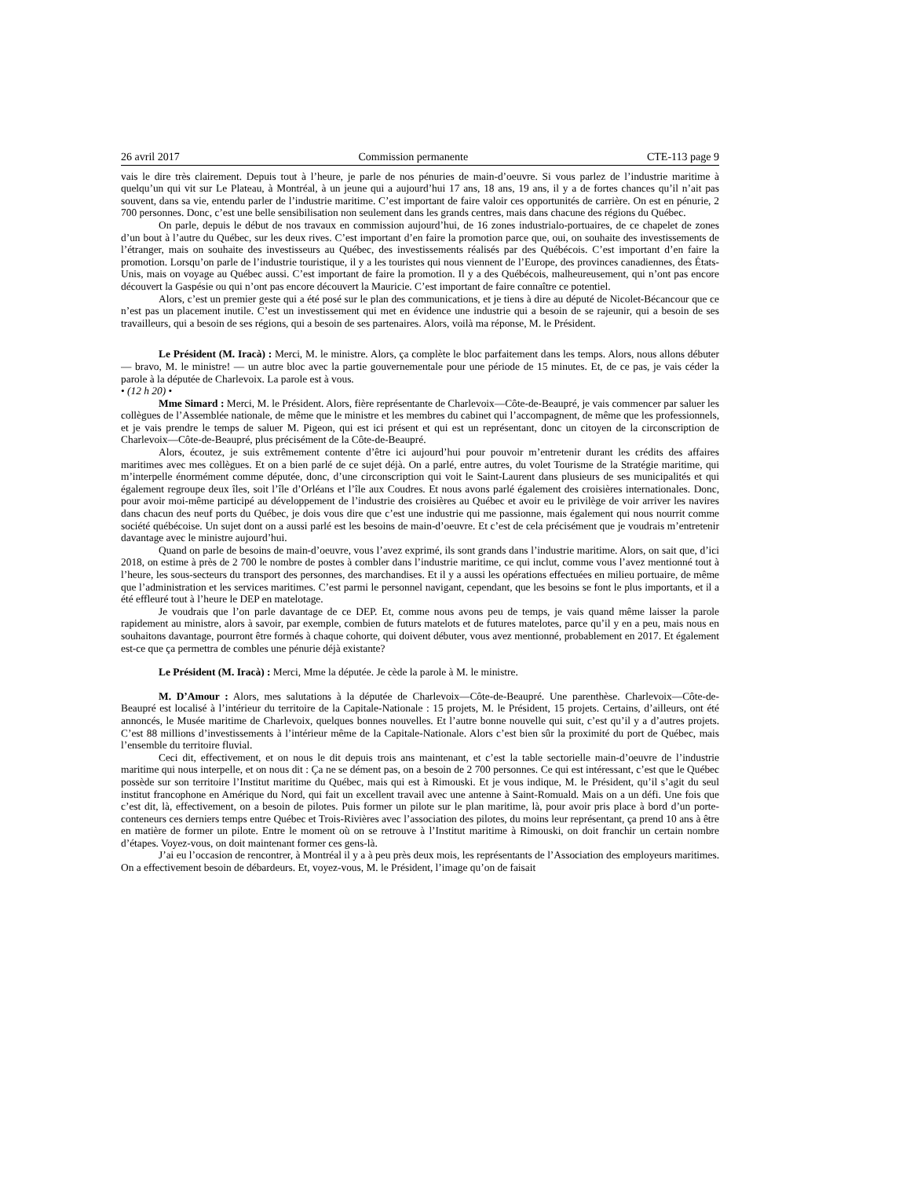26 avril 2017 Commission permanente CTE-113 page 9
vais le dire très clairement. Depuis tout à l’heure, je parle de nos pénuries de main-d’oeuvre. Si vous parlez de l’industrie maritime à quelqu’un qui vit sur Le Plateau, à Montréal, à un jeune qui a aujourd’hui 17 ans, 18 ans, 19 ans, il y a de fortes chances qu’il n’ait pas souvent, dans sa vie, entendu parler de l’industrie maritime. C’est important de faire valoir ces opportunités de carrière. On est en pénurie, 2 700 personnes. Donc, c’est une belle sensibilisation non seulement dans les grands centres, mais dans chacune des régions du Québec.
On parle, depuis le début de nos travaux en commission aujourd’hui, de 16 zones industrialo-portuaires, de ce chapelet de zones d’un bout à l’autre du Québec, sur les deux rives. C’est important d’en faire la promotion parce que, oui, on souhaite des investissements de l’étranger, mais on souhaite des investisseurs au Québec, des investissements réalisés par des Québécois. C’est important d’en faire la promotion. Lorsqu’on parle de l’industrie touristique, il y a les touristes qui nous viennent de l’Europe, des provinces canadiennes, des États-Unis, mais on voyage au Québec aussi. C’est important de faire la promotion. Il y a des Québécois, malheureusement, qui n’ont pas encore découvert la Gaspésie ou qui n’ont pas encore découvert la Mauricie. C’est important de faire connaître ce potentiel.
Alors, c’est un premier geste qui a été posé sur le plan des communications, et je tiens à dire au député de Nicolet-Bécancour que ce n’est pas un placement inutile. C’est un investissement qui met en évidence une industrie qui a besoin de se rajeunir, qui a besoin de ses travailleurs, qui a besoin de ses régions, qui a besoin de ses partenaires. Alors, voilà ma réponse, M. le Président.
Le Président (M. Iracà) : Merci, M. le ministre. Alors, ça complète le bloc parfaitement dans les temps. Alors, nous allons débuter — bravo, M. le ministre! — un autre bloc avec la partie gouvernementale pour une période de 15 minutes. Et, de ce pas, je vais céder la parole à la députée de Charlevoix. La parole est à vous.
• (12 h 20) •
Mme Simard : Merci, M. le Président. Alors, fière représentante de Charlevoix—Côte-de-Beaupré, je vais commencer par saluer les collègues de l’Assemblée nationale, de même que le ministre et les membres du cabinet qui l’accompagnent, de même que les professionnels, et je vais prendre le temps de saluer M. Pigeon, qui est ici présent et qui est un représentant, donc un citoyen de la circonscription de Charlevoix—Côte-de-Beaupré, plus précisément de la Côte-de-Beaupré.
Alors, écoutez, je suis extrêmement contente d’être ici aujourd’hui pour pouvoir m’entretenir durant les crédits des affaires maritimes avec mes collègues. Et on a bien parlé de ce sujet déjà. On a parlé, entre autres, du volet Tourisme de la Stratégie maritime, qui m’interpelle énormément comme députée, donc, d’une circonscription qui voit le Saint-Laurent dans plusieurs de ses municipalités et qui également regroupe deux îles, soit l’île d’Orléans et l’île aux Coudres. Et nous avons parlé également des croisières internationales. Donc, pour avoir moi-même participé au développement de l’industrie des croisières au Québec et avoir eu le privilège de voir arriver les navires dans chacun des neuf ports du Québec, je dois vous dire que c’est une industrie qui me passionne, mais également qui nous nourrit comme société québécoise. Un sujet dont on a aussi parlé est les besoins de main-d’oeuvre. Et c’est de cela précisément que je voudrais m’entretenir davantage avec le ministre aujourd’hui.
Quand on parle de besoins de main-d’oeuvre, vous l’avez exprimé, ils sont grands dans l’industrie maritime. Alors, on sait que, d’ici 2018, on estime à près de 2 700 le nombre de postes à combler dans l’industrie maritime, ce qui inclut, comme vous l’avez mentionné tout à l’heure, les sous-secteurs du transport des personnes, des marchandises. Et il y a aussi les opérations effectuées en milieu portuaire, de même que l’administration et les services maritimes. C’est parmi le personnel navigant, cependant, que les besoins se font le plus importants, et il a été effleuré tout à l’heure le DEP en matelotage.
Je voudrais que l’on parle davantage de ce DEP. Et, comme nous avons peu de temps, je vais quand même laisser la parole rapidement au ministre, alors à savoir, par exemple, combien de futurs matelots et de futures matelotes, parce qu’il y en a peu, mais nous en souhaitons davantage, pourront être formés à chaque cohorte, qui doivent débuter, vous avez mentionné, probablement en 2017. Et également est-ce que ça permettra de combles une pénurie déjà existante?
Le Président (M. Iracà) : Merci, Mme la députée. Je cède la parole à M. le ministre.
M. D’Amour : Alors, mes salutations à la députée de Charlevoix—Côte-de-Beaupré. Une parenthèse. Charlevoix—Côte-de-Beaupré est localisé à l’intérieur du territoire de la Capitale-Nationale : 15 projets, M. le Président, 15 projets. Certains, d’ailleurs, ont été annoncés, le Musée maritime de Charlevoix, quelques bonnes nouvelles. Et l’autre bonne nouvelle qui suit, c’est qu’il y a d’autres projets. C’est 88 millions d’investissements à l’intérieur même de la Capitale-Nationale. Alors c’est bien sûr la proximité du port de Québec, mais l’ensemble du territoire fluvial.
Ceci dit, effectivement, et on nous le dit depuis trois ans maintenant, et c’est la table sectorielle main-d’oeuvre de l’industrie maritime qui nous interpelle, et on nous dit : Ça ne se dément pas, on a besoin de 2 700 personnes. Ce qui est intéressant, c’est que le Québec possède sur son territoire l’Institut maritime du Québec, mais qui est à Rimouski. Et je vous indique, M. le Président, qu’il s’agit du seul institut francophone en Amérique du Nord, qui fait un excellent travail avec une antenne à Saint-Romuald. Mais on a un défi. Une fois que c’est dit, là, effectivement, on a besoin de pilotes. Puis former un pilote sur le plan maritime, là, pour avoir pris place à bord d’un porte-conteneurs ces derniers temps entre Québec et Trois-Rivières avec l’association des pilotes, du moins leur représentant, ça prend 10 ans à être en matière de former un pilote. Entre le moment où on se retrouve à l’Institut maritime à Rimouski, on doit franchir un certain nombre d’étapes. Voyez-vous, on doit maintenant former ces gens-là.
J’ai eu l’occasion de rencontrer, à Montréal il y a à peu près deux mois, les représentants de l’Association des employeurs maritimes. On a effectivement besoin de débardeurs. Et, voyez-vous, M. le Président, l’image qu’on de faisait